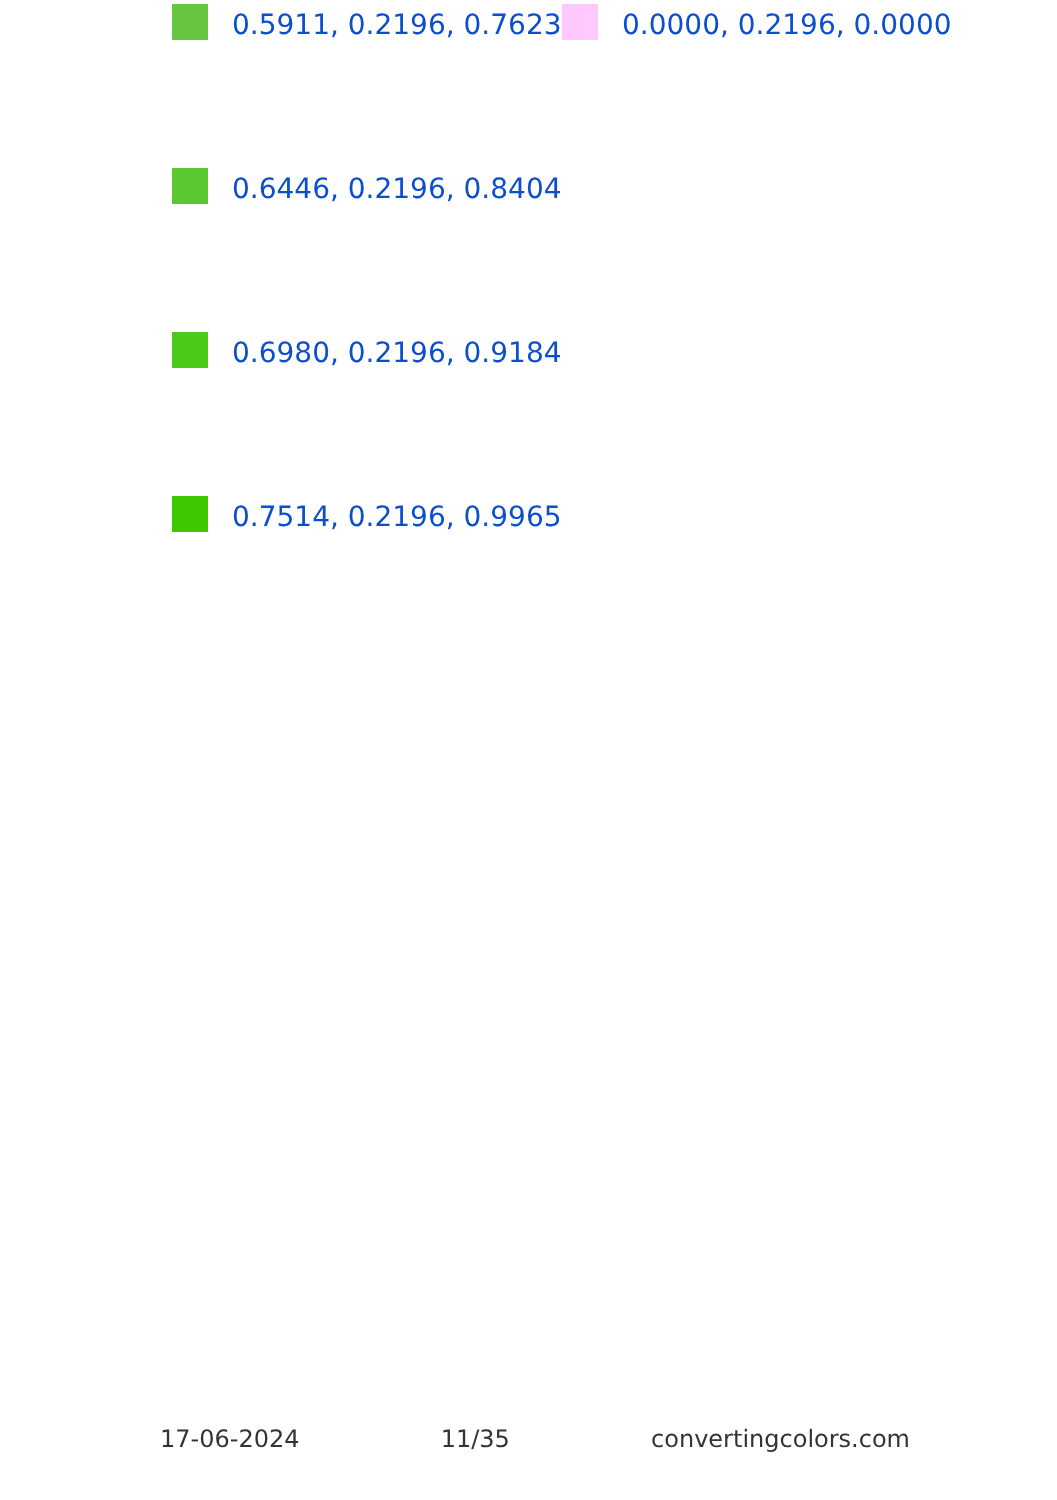0.5911, 0.2196, 0.7623
0.0000, 0.2196, 0.0000
0.6446, 0.2196, 0.8404
0.6980, 0.2196, 0.9184
0.7514, 0.2196, 0.9965
17-06-2024 11/35 convertingcolors.com